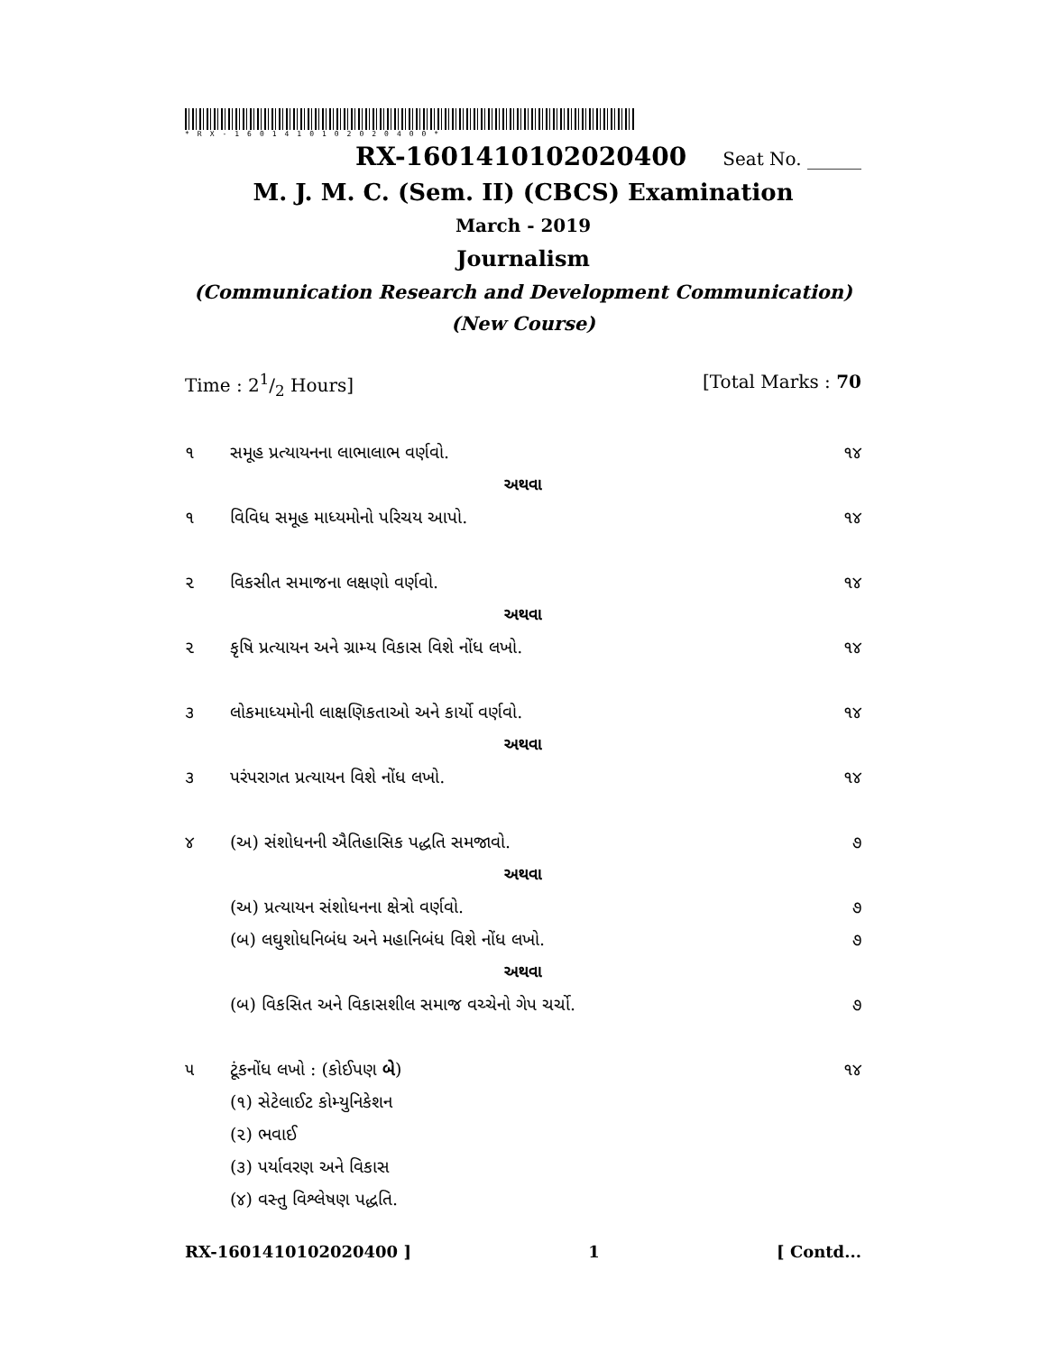*RX-1601410102020400*
RX-1601410102020400 Seat No. ______
M. J. M. C. (Sem. II) (CBCS) Examination
March - 2019
Journalism
(Communication Research and Development Communication)
(New Course)
Time : 21/2 Hours] [Total Marks : 70
૧ સમૂહ પ્રત્યાયનના લાભાલાભ વર્ણવો. ૧૪
અથવા
૧ વિવિધ સમૂહ માધ્યમોનો પરિચય આપો. ૧૪
૨ વિકસીત સમાજના લક્ષણો વર્ણવો. ૧૪
અથવા
૨ કૃષિ પ્રત્યાયન અને ગ્રામ્ય વિકાસ વિશે નોંધ લખો. ૧૪
૩ લોકમાધ્યમોની લાક્ષણિકતાઓ અને કાર્યો વર્ણવો. ૧૪
અથવા
૩ પરંપરાગત પ્રત્યાયન વિશે નોંધ લખો. ૧૪
૪ (અ) સંશોધનની ઐતિહાસિક પદ્ધતિ સમજાવો. ૭
અથવા
(અ) પ્રત્યાયન સંશોધનના ક્ષેત્રો વર્ણવો. ૭
(બ) લઘુશોધનિબંધ અને મહાનિબંધ વિશે નોંધ લખો. ૭
અથવા
(બ) વિકસિત અને વિકાસશીલ સમાજ વચ્ચેનો ગેપ ચર્ચો. ૭
૫ ટૂંકનોંધ લખો : (કોઈપણ બે) ૧૪
(૧) સેટેલાઈટ કોમ્યુનિકેશન
(૨) ભવાઈ
(૩) પર્યાવરણ અને વિકાસ
(૪) વસ્તુ વિશ્લેષણ પદ્ધતિ.
RX-1601410102020400 ] 1 [ Contd...